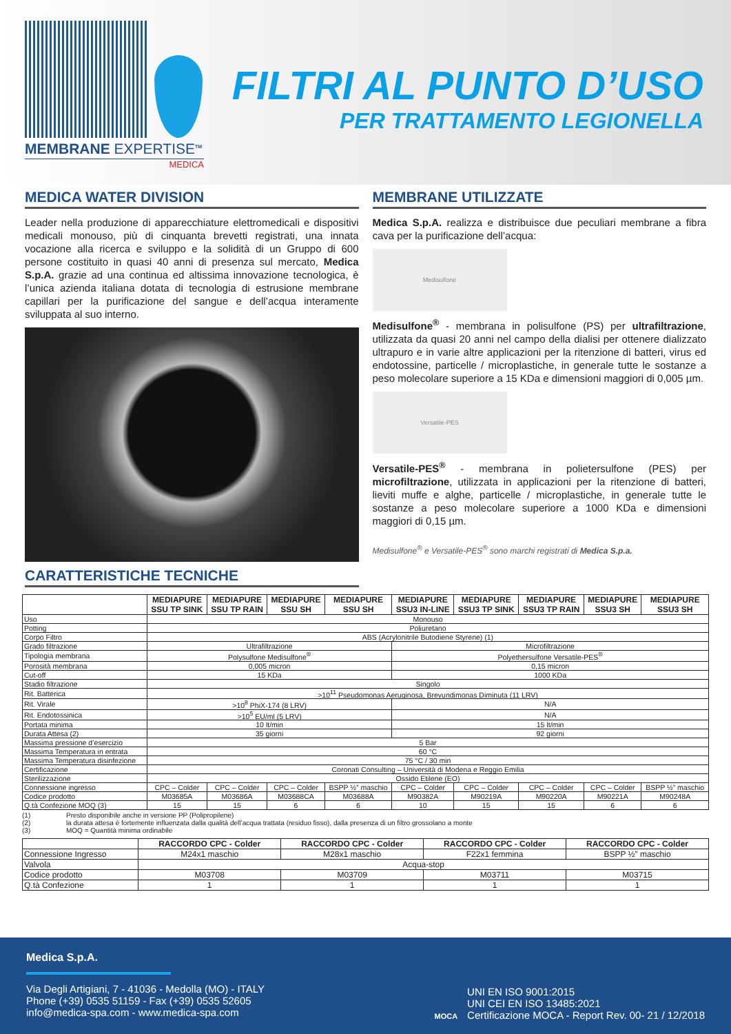MEMBRANE EXPERTISE<sup>TM</sup>
MEDICA
FILTRI AL PUNTO D’USO
PER TRATTAMENTO LEGIONELLA
MEDICA WATER DIVISION
Leader nella produzione di apparecchiature elettromedicali e dispositivi medicali monouso, più di cinquanta brevetti registrati, una innata vocazione alla ricerca e sviluppo e la solidità di un Gruppo di 600 persone costituito in quasi 40 anni di presenza sul mercato, Medica S.p.A. grazie ad una continua ed altissima innovazione tecnologica, è l’unica azienda italiana dotata di tecnologia di estrusione membrane capillari per la purificazione del sangue e dell’acqua interamente sviluppata al suo interno.
CARATTERISTICHE TECNICHE
MEMBRANE UTILIZZATE
Medica S.p.A. realizza e distribuisce due peculiari membrane a fibra cava per la purificazione dell’acqua:
Medisulfone
Medisulfone<sup>®</sup> - membrana in polisulfone (PS) per ultrafiltrazione, utilizzata da quasi 20 anni nel campo della dialisi per ottenere dializzato ultrapuro e in varie altre applicazioni per la ritenzione di batteri, virus ed endotossine, particelle / microplastiche, in generale tutte le sostanze a peso molecolare superiore a 15 KDa e dimensioni maggiori di 0,005 µm.
Versatile-PES
Versatile-PES<sup>®</sup> - membrana in polietersulfone (PES) per microfiltrazione, utilizzata in applicazioni per la ritenzione di batteri, lieviti muffe e alghe, particelle / microplastiche, in generale tutte le sostanze a peso molecolare superiore a 1000 KDa e dimensioni maggiori di 0,15 µm.
Medisulfone<sup>®</sup> e Versatile-PES<sup>®</sup> sono marchi registrati di Medica S.p.a.
| | MEDIAPURE SSU TP SINK | MEDIAPURE SSU TP RAIN | MEDIAPURE SSU SH | MEDIAPURE SSU SH | MEDIAPURE SSU3 IN-LINE | MEDIAPURE SSU3 TP SINK | MEDIAPURE SSU3 TP RAIN | MEDIAPURE SSU3 SH | MEDIAPURE SSU3 SH |
| --- | --- | --- | --- | --- | --- | --- | --- | --- | --- |
| Uso | Monouso | | | | | | | | |
| Potting | Poliuretano | | | | | | | | |
| Corpo Filtro | ABS (Acrylonitrile Butodiene Styrene) (1) | | | | | | | | |
| Grado filtrazione | Ultrafiltrazione | | | | Microfiltrazione | | | | |
| Tipologia membrana | Polysulfone Medisulfone<sup>®</sup> | | | | Polyethersulfone Versatile-PES<sup>®</sup> | | | | |
| Porosità membrana | 0,005 micron | | | | 0,15 micron | | | | |
| Cut-off | 15 KDa | | | | 1000 KDa | | | | |
| Stadio filtrazione | Singolo | | | | | | | | |
| Rit. Batterica | >10<sup>11</sup> Pseudomonas Aeruginosa, Brevundimonas Diminuta (11 LRV) | | | | | | | | |
| Rit. Virale | >10<sup>8</sup> PhiX-174 (8 LRV) | | | | N/A | | | | |
| Rit. Endotossinica | >10<sup>5</sup> EU/ml (5 LRV) | | | | N/A | | | | |
| Portata minima | 10 lt/min | | | | 15 lt/min | | | | |
| Durata Attesa (2) | 35 giorni | | | | 92 giorni | | | | |
| Massima pressione d’esercizio | 5 Bar | | | | | | | | |
| Massima Temperatura in entrata | 60 °C | | | | | | | | |
| Massima Temperatura disinfezione | 75 °C / 30 min | | | | | | | | |
| Certificazione | Coronati Consulting – Università di Modena e Reggio Emilia | | | | | | | | |
| Sterilizzazione | Ossido Etilene (EO) | | | | | | | | |
| Connessione ingresso | CPC – Colder | CPC – Colder | CPC – Colder | BSPP ½” maschio | CPC – Colder | CPC – Colder | CPC – Colder | CPC – Colder | BSPP ½” maschio |
| Codice prodotto | M03685A | M03686A | M03688CA | M03688A | M90382A | M90219A | M90220A | M90221A | M90248A |
| Q.tà Confezione MOQ (3) | 15 | 15 | 6 | 6 | 10 | 15 | 15 | 6 | 6 |
(1) Presto disponibile anche in versione PP (Polipropilene)
(2) la durata attesa è fortemente influenzata dalla qualità dell’acqua trattata (residuo fisso), dalla presenza di un filtro grossolano a monte
(3) MOQ = Quantità minima ordinabile
| | RACCORDO CPC - Colder | RACCORDO CPC - Colder | RACCORDO CPC - Colder | RACCORDO CPC - Colder |
| --- | --- | --- | --- | --- |
| Connessione Ingresso | M24x1 maschio | M28x1 maschio | F22x1 femmina | BSPP ½” maschio |
| Valvola | Acqua-stop | | | |
| Codice prodotto | M03708 | M03709 | M03711 | M03715 |
| Q.tà Confezione | 1 | 1 | 1 | 1 |
Medica S.p.A.
Via Degli Artigiani, 7 - 41036 - Medolla (MO) - ITALY
Phone (+39) 0535 51159 - Fax (+39) 0535 52605
info@medica-spa.com - www.medica-spa.com
MOCA
UNI EN ISO 9001:2015
UNI CEI EN ISO 13485:2021
Certificazione MOCA - Report Rev. 00- 21 / 12/2018